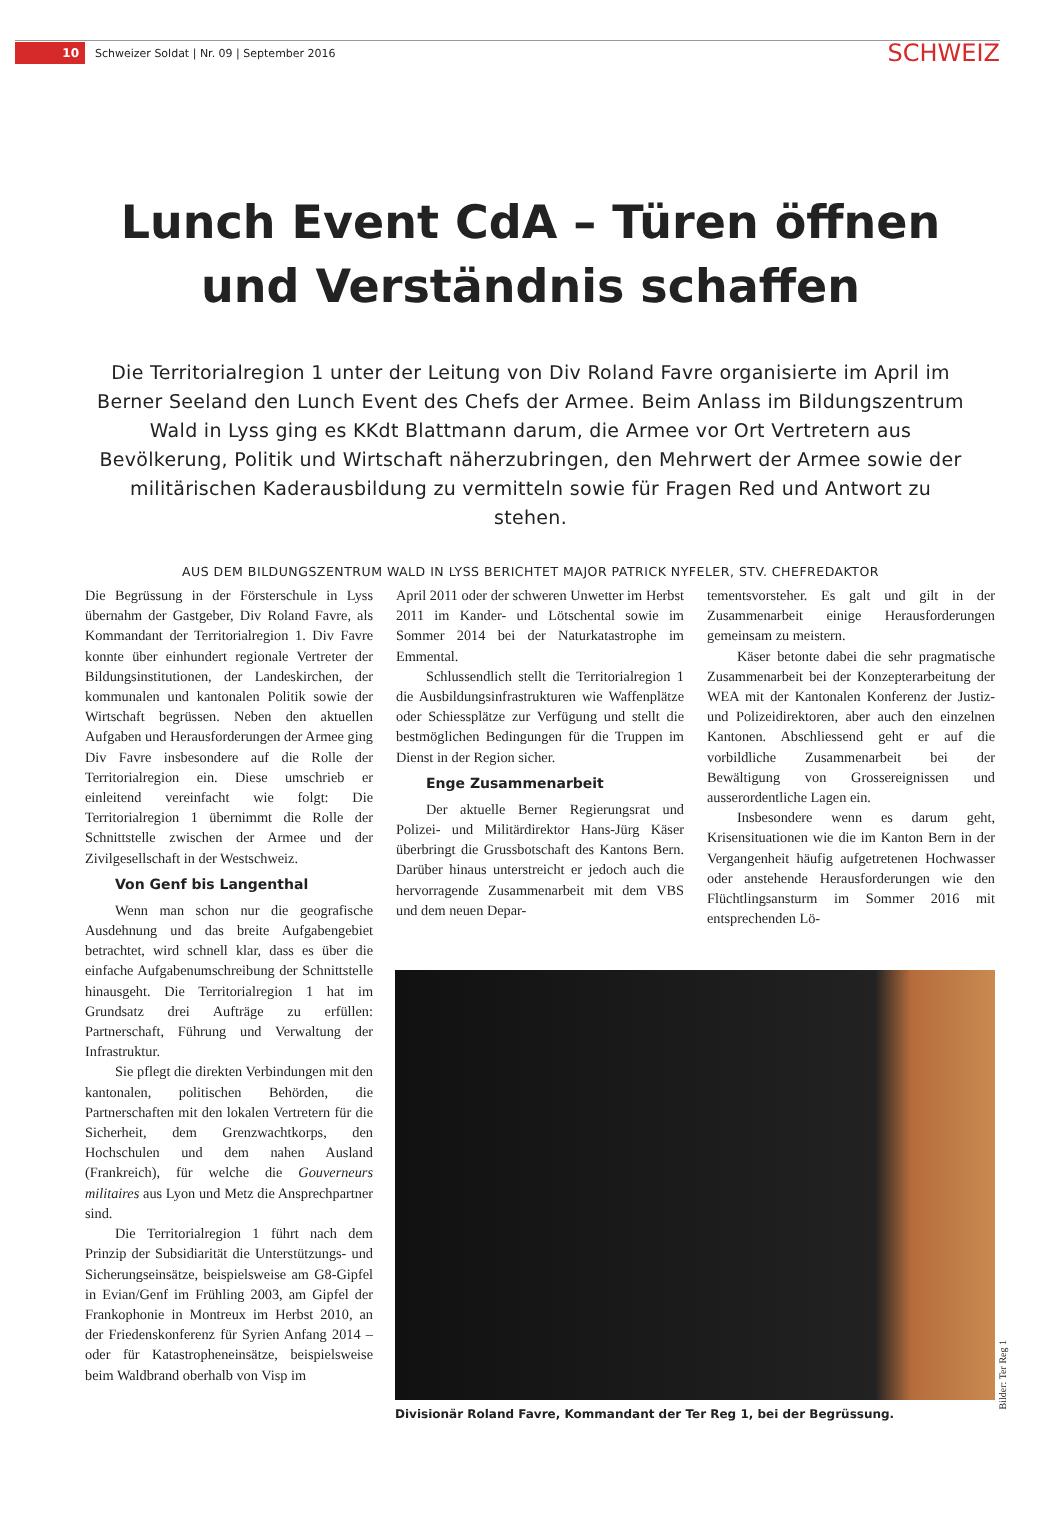10
Schweizer Soldat | Nr. 09 | September 2016
SCHWEIZ
Lunch Event CdA – Türen öffnen
und Verständnis schaffen
Die Territorialregion 1 unter der Leitung von Div Roland Favre organisierte im April im Berner Seeland den Lunch Event des Chefs der Armee. Beim Anlass im Bildungszentrum Wald in Lyss ging es KKdt Blattmann darum, die Armee vor Ort Vertretern aus Bevölkerung, Politik und Wirtschaft näherzubringen, den Mehrwert der Armee sowie der militärischen Kaderausbildung zu vermitteln sowie für Fragen Red und Antwort zu stehen.
AUS DEM BILDUNGSZENTRUM WALD IN LYSS BERICHTET MAJOR PATRICK NYFELER, STV. CHEFREDAKTOR
Die Begrüssung in der Försterschule in Lyss übernahm der Gastgeber, Div Roland Favre, als Kommandant der Territorialregion 1. Div Favre konnte über einhundert regionale Vertreter der Bildungsinstitutionen, der Landeskirchen, der kommunalen und kantonalen Politik sowie der Wirtschaft begrüssen. Neben den aktuellen Aufgaben und Herausforderungen der Armee ging Div Favre insbesondere auf die Rolle der Territorialregion ein. Diese umschrieb er einleitend vereinfacht wie folgt: Die Territorialregion 1 übernimmt die Rolle der Schnittstelle zwischen der Armee und der Zivilgesellschaft in der Westschweiz.
Von Genf bis Langenthal
Wenn man schon nur die geografische Ausdehnung und das breite Aufgabengebiet betrachtet, wird schnell klar, dass es über die einfache Aufgabenumschreibung der Schnittstelle hinausgeht. Die Territorialregion 1 hat im Grundsatz drei Aufträge zu erfüllen: Partnerschaft, Führung und Verwaltung der Infrastruktur.
Sie pflegt die direkten Verbindungen mit den kantonalen, politischen Behörden, die Partnerschaften mit den lokalen Vertretern für die Sicherheit, dem Grenzwachtkorps, den Hochschulen und dem nahen Ausland (Frankreich), für welche die Gouverneurs militaires aus Lyon und Metz die Ansprechpartner sind.
Die Territorialregion 1 führt nach dem Prinzip der Subsidiarität die Unterstützungs- und Sicherungseinsätze, beispielsweise am G8-Gipfel in Evian/Genf im Frühling 2003, am Gipfel der Frankophonie in Montreux im Herbst 2010, an der Friedenskonferenz für Syrien Anfang 2014 – oder für Katastropheneinsätze, beispielsweise beim Waldbrand oberhalb von Visp im
April 2011 oder der schweren Unwetter im Herbst 2011 im Kander- und Lötschental sowie im Sommer 2014 bei der Naturkatastrophe im Emmental.
Schlussendlich stellt die Territorialregion 1 die Ausbildungsinfrastrukturen wie Waffenplätze oder Schiessplätze zur Verfügung und stellt die bestmöglichen Bedingungen für die Truppen im Dienst in der Region sicher.
Enge Zusammenarbeit
Der aktuelle Berner Regierungsrat und Polizei- und Militärdirektor Hans-Jürg Käser überbringt die Grussbotschaft des Kantons Bern. Darüber hinaus unterstreicht er jedoch auch die hervorragende Zusammenarbeit mit dem VBS und dem neuen Depar-
tementsvorsteher. Es galt und gilt in der Zusammenarbeit einige Herausforderungen gemeinsam zu meistern.
Käser betonte dabei die sehr pragmatische Zusammenarbeit bei der Konzepterarbeitung der WEA mit der Kantonalen Konferenz der Justiz- und Polizeidirektoren, aber auch den einzelnen Kantonen. Abschliessend geht er auf die vorbildliche Zusammenarbeit bei der Bewältigung von Grossereignissen und ausserordentliche Lagen ein.
Insbesondere wenn es darum geht, Krisensituationen wie die im Kanton Bern in der Vergangenheit häufig aufgetretenen Hochwasser oder anstehende Herausforderungen wie den Flüchtlingsansturm im Sommer 2016 mit entsprechenden Lö-
Bilder: Ter Reg 1
Divisionär Roland Favre, Kommandant der Ter Reg 1, bei der Begrüssung.